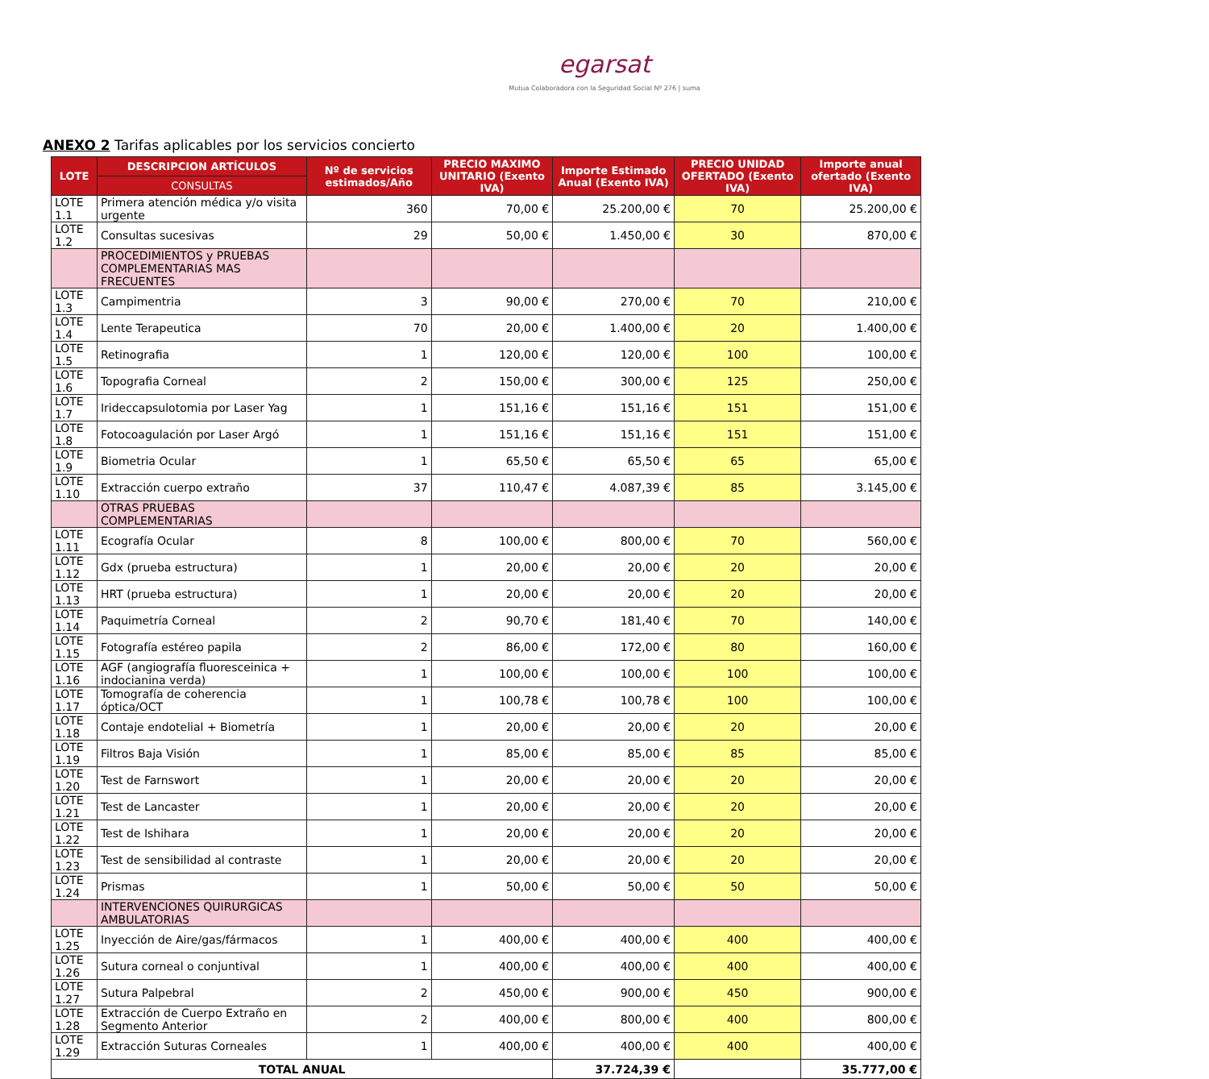egarsat
Mutua Colaboradora con la Seguridad Social Nº 276 | suma
ANEXO 2 Tarifas aplicables por los servicios concierto
| LOTE | DESCRIPCION ARTÍCULOS | Nº de servicios estimados/Año | PRECIO MAXIMO UNITARIO (Exento IVA) | Importe Estimado Anual (Exento IVA) | PRECIO UNIDAD OFERTADO (Exento IVA) | Importe anual ofertado (Exento IVA) |
| --- | --- | --- | --- | --- | --- | --- |
| | CONSULTAS | | | | | |
| LOTE 1.1 | Primera atención médica y/o visita urgente | 360 | 70,00 € | 25.200,00 € | 70 | 25.200,00 € |
| LOTE 1.2 | Consultas sucesivas | 29 | 50,00 € | 1.450,00 € | 30 | 870,00 € |
| | PROCEDIMIENTOS y PRUEBAS COMPLEMENTARIAS MAS FRECUENTES | | | | | |
| LOTE 1.3 | Campimentria | 3 | 90,00 € | 270,00 € | 70 | 210,00 € |
| LOTE 1.4 | Lente Terapeutica | 70 | 20,00 € | 1.400,00 € | 20 | 1.400,00 € |
| LOTE 1.5 | Retinografia | 1 | 120,00 € | 120,00 € | 100 | 100,00 € |
| LOTE 1.6 | Topografia Corneal | 2 | 150,00 € | 300,00 € | 125 | 250,00 € |
| LOTE 1.7 | Irideccapsulotomia por Laser Yag | 1 | 151,16 € | 151,16 € | 151 | 151,00 € |
| LOTE 1.8 | Fotocoagulación por Laser Argó | 1 | 151,16 € | 151,16 € | 151 | 151,00 € |
| LOTE 1.9 | Biometria Ocular | 1 | 65,50 € | 65,50 € | 65 | 65,00 € |
| LOTE 1.10 | Extracción cuerpo extraño | 37 | 110,47 € | 4.087,39 € | 85 | 3.145,00 € |
| | OTRAS PRUEBAS COMPLEMENTARIAS | | | | | |
| LOTE 1.11 | Ecografía Ocular | 8 | 100,00 € | 800,00 € | 70 | 560,00 € |
| LOTE 1.12 | Gdx (prueba estructura) | 1 | 20,00 € | 20,00 € | 20 | 20,00 € |
| LOTE 1.13 | HRT (prueba estructura) | 1 | 20,00 € | 20,00 € | 20 | 20,00 € |
| LOTE 1.14 | Paquimetría Corneal | 2 | 90,70 € | 181,40 € | 70 | 140,00 € |
| LOTE 1.15 | Fotografía estéreo papila | 2 | 86,00 € | 172,00 € | 80 | 160,00 € |
| LOTE 1.16 | AGF (angiografía fluoresceinica + indocianina verda) | 1 | 100,00 € | 100,00 € | 100 | 100,00 € |
| LOTE 1.17 | Tomografía de coherencia óptica/OCT | 1 | 100,78 € | 100,78 € | 100 | 100,00 € |
| LOTE 1.18 | Contaje endotelial + Biometría | 1 | 20,00 € | 20,00 € | 20 | 20,00 € |
| LOTE 1.19 | Filtros Baja Visión | 1 | 85,00 € | 85,00 € | 85 | 85,00 € |
| LOTE 1.20 | Test de Farnswort | 1 | 20,00 € | 20,00 € | 20 | 20,00 € |
| LOTE 1.21 | Test de Lancaster | 1 | 20,00 € | 20,00 € | 20 | 20,00 € |
| LOTE 1.22 | Test de Ishihara | 1 | 20,00 € | 20,00 € | 20 | 20,00 € |
| LOTE 1.23 | Test de sensibilidad al contraste | 1 | 20,00 € | 20,00 € | 20 | 20,00 € |
| LOTE 1.24 | Prismas | 1 | 50,00 € | 50,00 € | 50 | 50,00 € |
| | INTERVENCIONES QUIRURGICAS AMBULATORIAS | | | | | |
| LOTE 1.25 | Inyección de Aire/gas/fármacos | 1 | 400,00 € | 400,00 € | 400 | 400,00 € |
| LOTE 1.26 | Sutura corneal o conjuntival | 1 | 400,00 € | 400,00 € | 400 | 400,00 € |
| LOTE 1.27 | Sutura Palpebral | 2 | 450,00 € | 900,00 € | 450 | 900,00 € |
| LOTE 1.28 | Extracción de Cuerpo Extraño en Segmento Anterior | 2 | 400,00 € | 800,00 € | 400 | 800,00 € |
| LOTE 1.29 | Extracción Suturas Corneales | 1 | 400,00 € | 400,00 € | 400 | 400,00 € |
| TOTAL ANUAL | | | | 37.724,39 € | | 35.777,00 € |